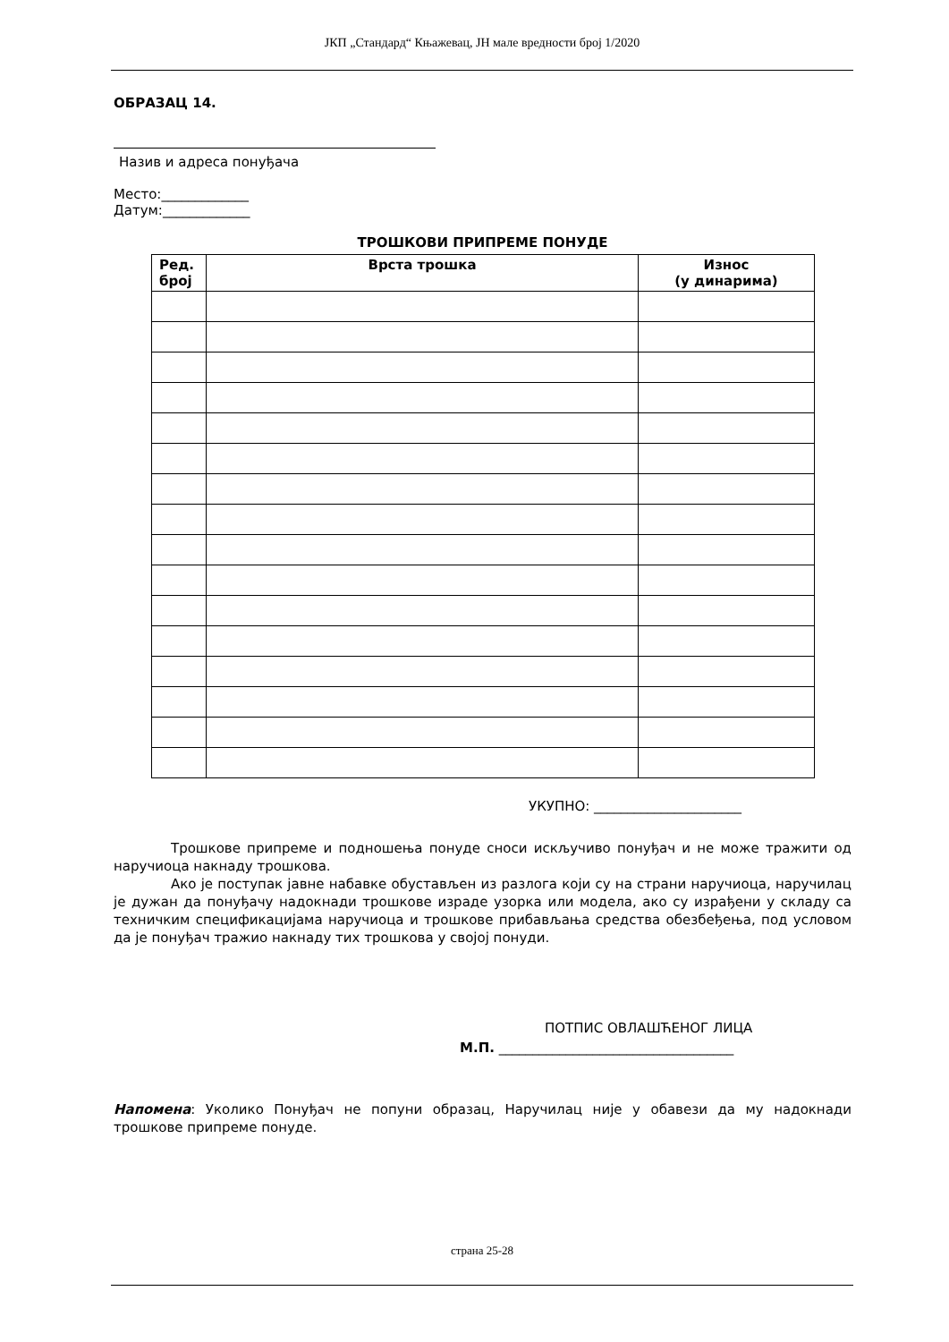ЈКП „Стандард“ Књажевац, ЈН мале вредности број 1/2020
ОБРАЗАЦ 14.
Назив и адреса понуђача
Место:_____________
Датум:_____________
ТРОШКОВИ ПРИПРЕМЕ ПОНУДЕ
| Ред. број | Врста трошка | Износ (у динарима) |
| --- | --- | --- |
УКУПНО: ______________________
Трошкове припреме и подношења понуде сноси искључиво понуђач и не може тражити од наручиоца накнаду трошкова.
Ако је поступак јавне набавке обустављен из разлога који су на страни наручиоца, наручилац је дужан да понуђачу надокнади трошкове израде узорка или модела, ако су израђени у складу са техничким спецификацијама наручиоца и трошкове прибављања средства обезбеђења, под условом да је понуђач тражио накнаду тих трошкова у својој понуди.
ПОТПИС ОВЛАШЋЕНОГ ЛИЦА
М.П. ___________________________________
Напомена: Уколико Понуђач не попуни образац, Наручилац није у обавези да му надокнади трошкове припреме понуде.
страна 25-28